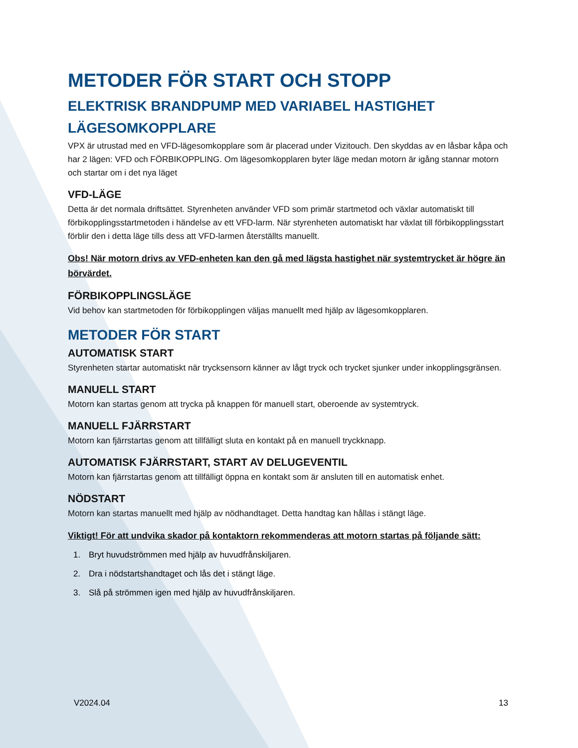METODER FÖR START OCH STOPP
ELEKTRISK BRANDPUMP MED VARIABEL HASTIGHET
LÄGESOMKOPPLARE
VPX är utrustad med en VFD-lägesomkopplare som är placerad under Vizitouch. Den skyddas av en låsbar kåpa och har 2 lägen: VFD och FÖRBIKOPPLING. Om lägesomkopplaren byter läge medan motorn är igång stannar motorn och startar om i det nya läget
VFD-LÄGE
Detta är det normala driftsättet. Styrenheten använder VFD som primär startmetod och växlar automatiskt till förbikopplingsstartmetoden i händelse av ett VFD-larm. När styrenheten automatiskt har växlat till förbikopplingsstart förblir den i detta läge tills dess att VFD-larmen återställts manuellt.
Obs! När motorn drivs av VFD-enheten kan den gå med lägsta hastighet när systemtrycket är högre än börvärdet.
FÖRBIKOPPLINGSLÄGE
Vid behov kan startmetoden för förbikopplingen väljas manuellt med hjälp av lägesomkopplaren.
METODER FÖR START
AUTOMATISK START
Styrenheten startar automatiskt när trycksensorn känner av lågt tryck och trycket sjunker under inkopplingsgränsen.
MANUELL START
Motorn kan startas genom att trycka på knappen för manuell start, oberoende av systemtryck.
MANUELL FJÄRRSTART
Motorn kan fjärrstartas genom att tillfälligt sluta en kontakt på en manuell tryckknapp.
AUTOMATISK FJÄRRSTART, START AV DELUGEVENTIL
Motorn kan fjärrstartas genom att tillfälligt öppna en kontakt som är ansluten till en automatisk enhet.
NÖDSTART
Motorn kan startas manuellt med hjälp av nödhandtaget. Detta handtag kan hållas i stängt läge.
Viktigt! För att undvika skador på kontaktorn rekommenderas att motorn startas på följande sätt:
1. Bryt huvudströmmen med hjälp av huvudfrånskiljaren.
2. Dra i nödstartshandtaget och lås det i stängt läge.
3. Slå på strömmen igen med hjälp av huvudfrånskiljaren.
V2024.04 13